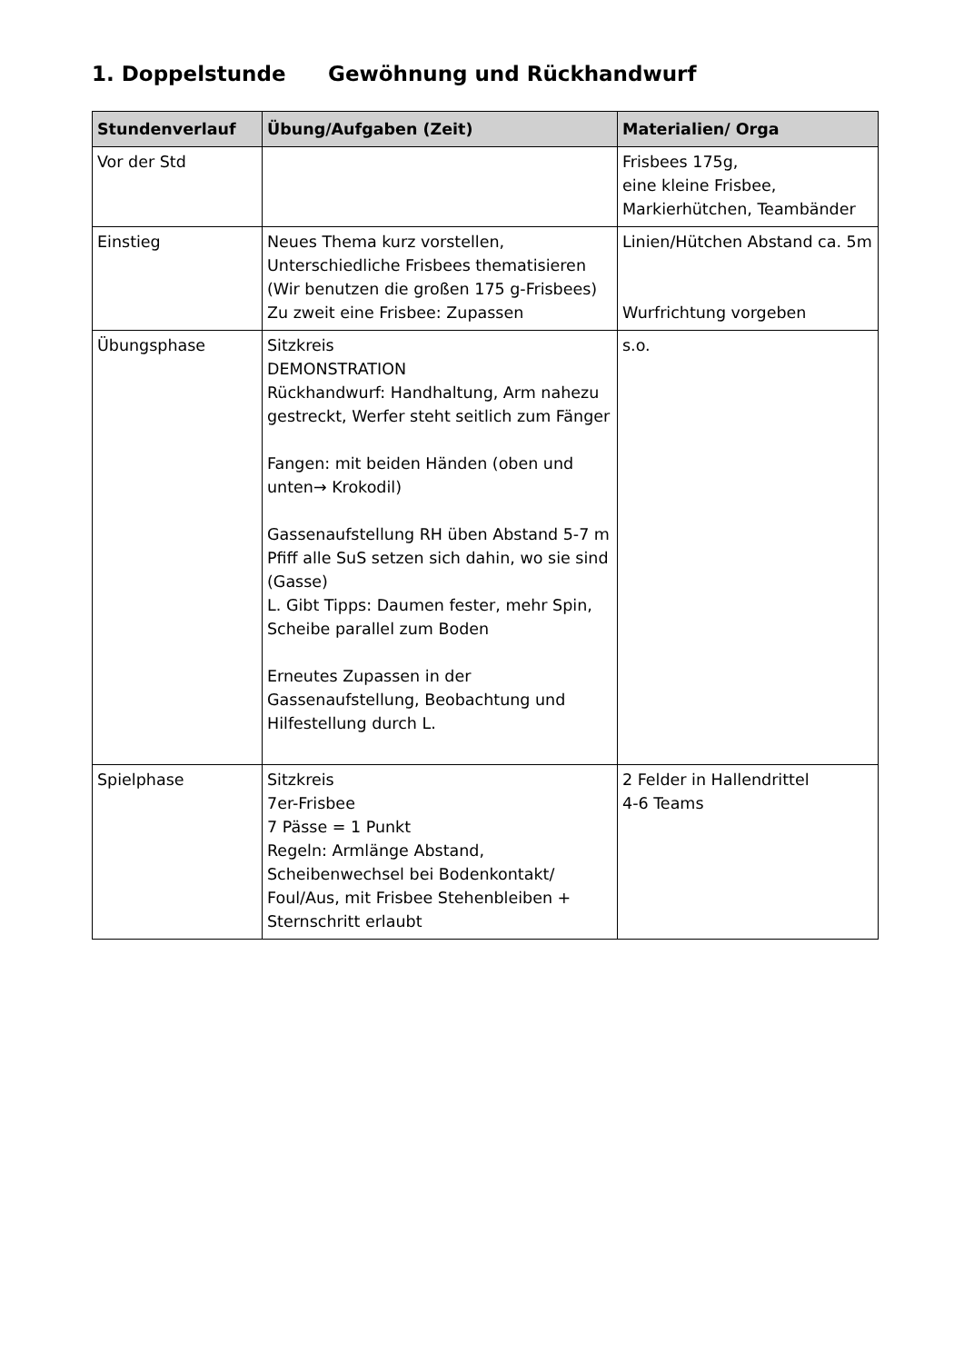1. Doppelstunde Gewöhnung und Rückhandwurf
| Stundenverlauf | Übung/Aufgaben (Zeit) | Materialien/ Orga |
| --- | --- | --- |
| Vor der Std | | Frisbees 175g, eine kleine Frisbee, Markierhütchen, Teambänder |
| Einstieg | Neues Thema kurz vorstellen, Unterschiedliche Frisbees thematisieren (Wir benutzen die großen 175 g-Frisbees) Zu zweit eine Frisbee: Zupassen | Linien/Hütchen Abstand ca. 5m Wurfrichtung vorgeben |
| Übungsphase | Sitzkreis DEMONSTRATION Rückhandwurf: Handhaltung, Arm nahezu gestreckt, Werfer steht seitlich zum Fänger Fangen: mit beiden Händen (oben und unten→ Krokodil) Gassenaufstellung RH üben Abstand 5-7 m Pfiff alle SuS setzen sich dahin, wo sie sind (Gasse) L. Gibt Tipps: Daumen fester, mehr Spin, Scheibe parallel zum Boden Erneutes Zupassen in der Gassenaufstellung, Beobachtung und Hilfestellung durch L. | s.o. |
| Spielphase | Sitzkreis 7er-Frisbee 7 Pässe = 1 Punkt Regeln: Armlänge Abstand, Scheibenwechsel bei Bodenkontakt/ Foul/Aus, mit Frisbee Stehenbleiben + Sternschritt erlaubt | 2 Felder in Hallendrittel 4-6 Teams |